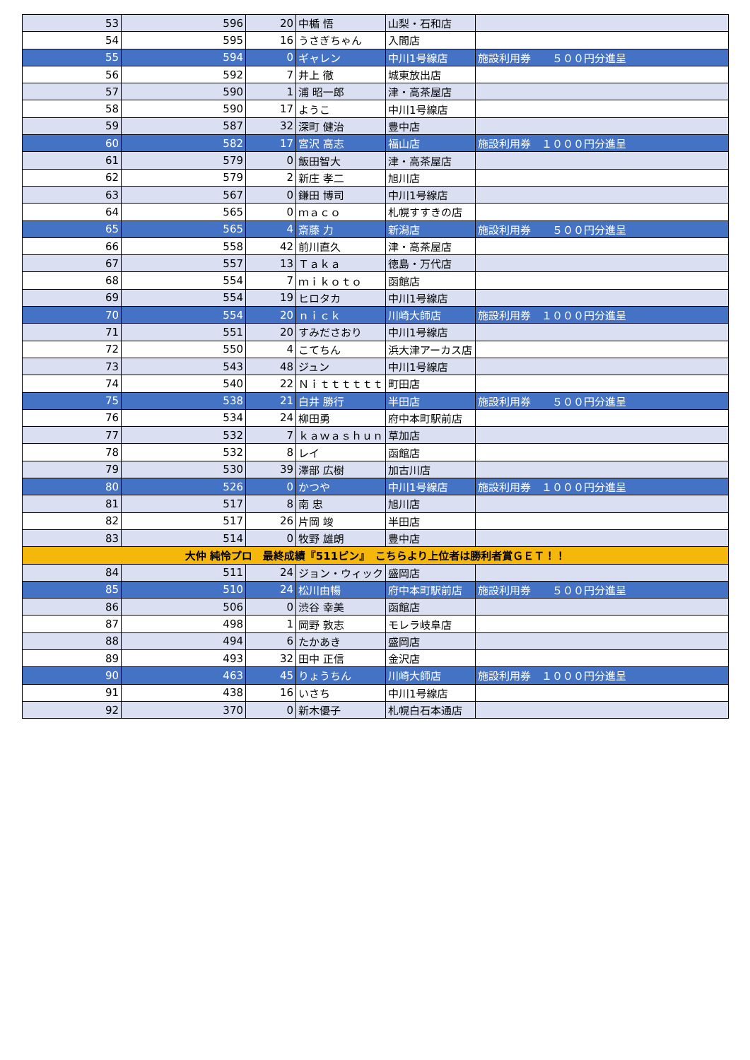| 53 | 596 | 20 | 中楯 悟 | 山梨・石和店 | |
| 54 | 595 | 16 | うさぎちゃん | 入間店 | |
| 55 | 594 | 0 | ギャレン | 中川1号線店 | 施設利用券 ５００円分進呈 |
| 56 | 592 | 7 | 井上 徹 | 城東放出店 | |
| 57 | 590 | 1 | 浦 昭一郎 | 津・高茶屋店 | |
| 58 | 590 | 17 | ようこ | 中川1号線店 | |
| 59 | 587 | 32 | 深町 健治 | 豊中店 | |
| 60 | 582 | 17 | 宮沢 高志 | 福山店 | 施設利用券 １０００円分進呈 |
| 61 | 579 | 0 | 飯田智大 | 津・高茶屋店 | |
| 62 | 579 | 2 | 新庄 孝二 | 旭川店 | |
| 63 | 567 | 0 | 鎌田 博司 | 中川1号線店 | |
| 64 | 565 | 0 | ｍａｃｏ | 札幌すすきの店 | |
| 65 | 565 | 4 | 斎藤 力 | 新潟店 | 施設利用券 ５００円分進呈 |
| 66 | 558 | 42 | 前川直久 | 津・高茶屋店 | |
| 67 | 557 | 13 | Ｔａｋａ | 徳島・万代店 | |
| 68 | 554 | 7 | ｍｉｋｏｔｏ | 函館店 | |
| 69 | 554 | 19 | ヒロタカ | 中川1号線店 | |
| 70 | 554 | 20 | ｎｉｃｋ | 川崎大師店 | 施設利用券 １０００円分進呈 |
| 71 | 551 | 20 | すみださおり | 中川1号線店 | |
| 72 | 550 | 4 | こてちん | 浜大津アーカス店 | |
| 73 | 543 | 48 | ジュン | 中川1号線店 | |
| 74 | 540 | 22 | Ｎｉｔｔｔｔｔｔ | 町田店 | |
| 75 | 538 | 21 | 白井 勝行 | 半田店 | 施設利用券 ５００円分進呈 |
| 76 | 534 | 24 | 柳田勇 | 府中本町駅前店 | |
| 77 | 532 | 7 | ｋａｗａｓｈｕｎ | 草加店 | |
| 78 | 532 | 8 | レイ | 函館店 | |
| 79 | 530 | 39 | 澤部 広樹 | 加古川店 | |
| 80 | 526 | 0 | かつや | 中川1号線店 | 施設利用券 １０００円分進呈 |
| 81 | 517 | 8 | 南 忠 | 旭川店 | |
| 82 | 517 | 26 | 片岡 竣 | 半田店 | |
| 83 | 514 | 0 | 牧野 雄朗 | 豊中店 | |
| 大仲 純怜プロ 最終成績『511ピン』 こちらより上位者は勝利者賞ＧＥＴ！！ | | | | | |
| 84 | 511 | 24 | ジョン・ウィック | 盛岡店 | |
| 85 | 510 | 24 | 松川由暢 | 府中本町駅前店 | 施設利用券 ５００円分進呈 |
| 86 | 506 | 0 | 渋谷 幸美 | 函館店 | |
| 87 | 498 | 1 | 岡野 敦志 | モレラ岐阜店 | |
| 88 | 494 | 6 | たかあき | 盛岡店 | |
| 89 | 493 | 32 | 田中 正信 | 金沢店 | |
| 90 | 463 | 45 | りょうちん | 川崎大師店 | 施設利用券 １０００円分進呈 |
| 91 | 438 | 16 | いさち | 中川1号線店 | |
| 92 | 370 | 0 | 新木優子 | 札幌白石本通店 | |